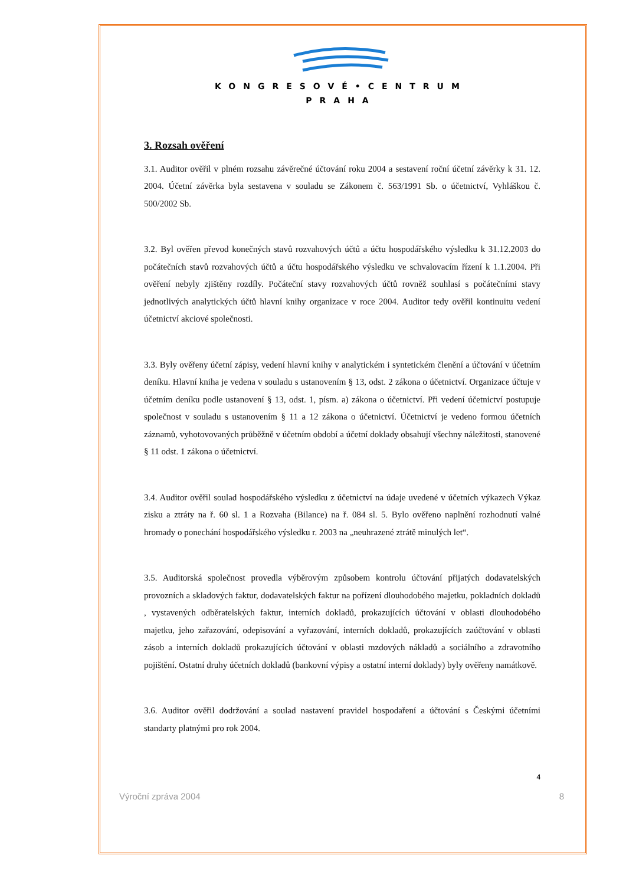KONGRESOVÉ•CENTRUM
PRAHA
3. Rozsah ověření
3.1. Auditor ověřil v plném rozsahu závěrečné účtování roku 2004 a sestavení roční účetní závěrky k 31. 12. 2004. Účetní závěrka byla sestavena v souladu se Zákonem č. 563/1991 Sb. o účetnictví, Vyhláškou č. 500/2002 Sb.
3.2. Byl ověřen převod konečných stavů rozvahových účtů a účtu hospodářského výsledku k 31.12.2003 do počátečních stavů rozvahových účtů a účtu hospodářského výsledku ve schvalovacím řízení k 1.1.2004. Při ověření nebyly zjištěny rozdíly. Počáteční stavy rozvahových účtů rovněž souhlasí s počátečními stavy jednotlivých analytických účtů hlavní knihy organizace v roce 2004. Auditor tedy ověřil kontinuitu vedení účetnictví akciové společnosti.
3.3. Byly ověřeny účetní zápisy, vedení hlavní knihy v analytickém i syntetickém členění a účtování v účetním deníku. Hlavní kniha je vedena v souladu s ustanovením § 13, odst. 2 zákona o účetnictví. Organizace účtuje v účetním deníku podle ustanovení § 13, odst. 1, písm. a) zákona o účetnictví. Při vedení účetnictví postupuje společnost v souladu s ustanovením § 11 a 12 zákona o účetnictví. Účetnictví je vedeno formou účetních záznamů, vyhotovovaných průběžně v účetním období a účetní doklady obsahují všechny náležitosti, stanovené § 11 odst. 1 zákona o účetnictví.
3.4. Auditor ověřil soulad hospodářského výsledku z účetnictví na údaje uvedené v účetních výkazech Výkaz zisku a ztráty na ř. 60 sl. 1 a Rozvaha (Bilance) na ř. 084 sl. 5. Bylo ověřeno naplnění rozhodnutí valné hromady o ponechání hospodářského výsledku r. 2003 na „neuhrazené ztrátě minulých let“.
3.5. Auditorská společnost provedla výběrovým způsobem kontrolu účtování přijatých dodavatelských provozních a skladových faktur, dodavatelských faktur na pořízení dlouhodobého majetku, pokladních dokladů , vystavených odběratelských faktur, interních dokladů, prokazujících účtování v oblasti dlouhodobého majetku, jeho zařazování, odepisování a vyřazování, interních dokladů, prokazujících zaúčtování v oblasti zásob a interních dokladů prokazujících účtování v oblasti mzdových nákladů a sociálního a zdravotního pojištění. Ostatní druhy účetních dokladů (bankovní výpisy a ostatní interní doklady) byly ověřeny namátkově.
3.6. Auditor ověřil dodržování a soulad nastavení pravidel hospodaření a účtování s Českými účetními standarty platnými pro rok 2004.
4
Výroční zpráva 2004 8